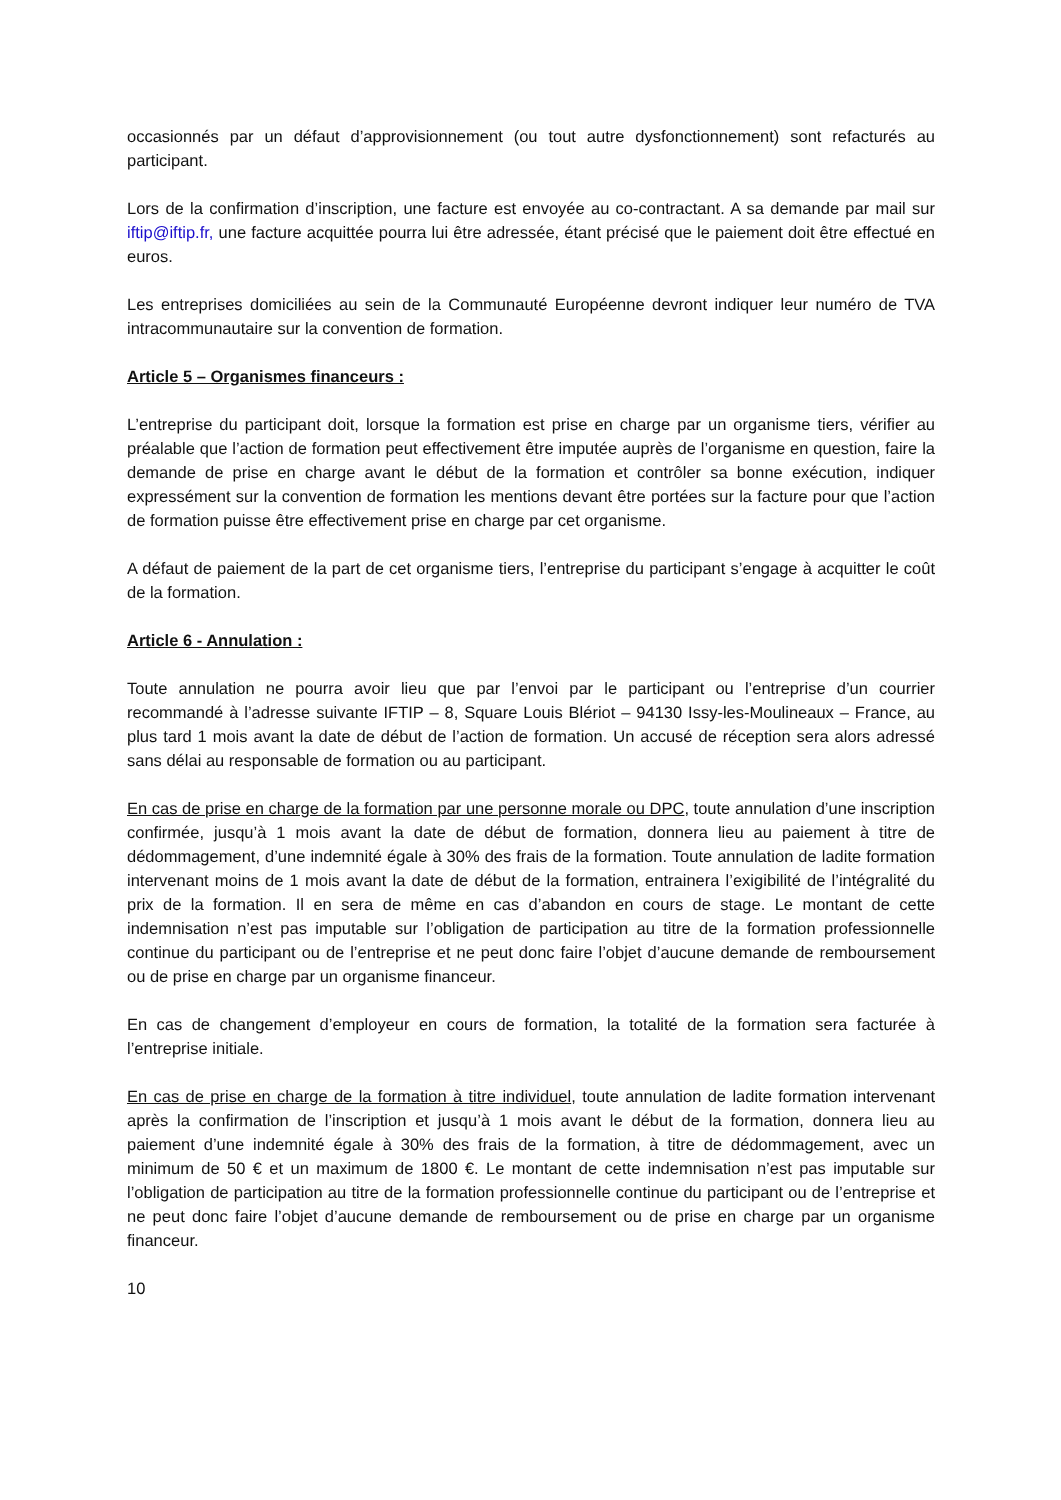occasionnés par un défaut d’approvisionnement (ou tout autre dysfonctionnement) sont refacturés au participant.
Lors de la confirmation d’inscription, une facture est envoyée au co-contractant. A sa demande par mail sur iftip@iftip.fr, une facture acquittée pourra lui être adressée, étant précisé que le paiement doit être effectué en euros.
Les entreprises domiciliées au sein de la Communauté Européenne devront indiquer leur numéro de TVA intracommunautaire sur la convention de formation.
Article 5 – Organismes financeurs :
L’entreprise du participant doit, lorsque la formation est prise en charge par un organisme tiers, vérifier au préalable que l’action de formation peut effectivement être imputée auprès de l’organisme en question, faire la demande de prise en charge avant le début de la formation et contrôler sa bonne exécution, indiquer expressément sur la convention de formation les mentions devant être portées sur la facture pour que l’action de formation puisse être effectivement prise en charge par cet organisme.
A défaut de paiement de la part de cet organisme tiers, l’entreprise du participant s’engage à acquitter le coût de la formation.
Article 6 - Annulation :
Toute annulation ne pourra avoir lieu que par l’envoi par le participant ou l’entreprise d’un courrier recommandé à l’adresse suivante IFTIP – 8, Square Louis Blériot – 94130 Issy-les-Moulineaux – France, au plus tard 1 mois avant la date de début de l’action de formation. Un accusé de réception sera alors adressé sans délai au responsable de formation ou au participant.
En cas de prise en charge de la formation par une personne morale ou DPC, toute annulation d’une inscription confirmée, jusqu’à 1 mois avant la date de début de formation, donnera lieu au paiement à titre de dédommagement, d’une indemnité égale à 30% des frais de la formation. Toute annulation de ladite formation intervenant moins de 1 mois avant la date de début de la formation, entrainera l’exigibilité de l’intégralité du prix de la formation. Il en sera de même en cas d’abandon en cours de stage. Le montant de cette indemnisation n’est pas imputable sur l’obligation de participation au titre de la formation professionnelle continue du participant ou de l’entreprise et ne peut donc faire l’objet d’aucune demande de remboursement ou de prise en charge par un organisme financeur.
En cas de changement d’employeur en cours de formation, la totalité de la formation sera facturée à l’entreprise initiale.
En cas de prise en charge de la formation à titre individuel, toute annulation de ladite formation intervenant après la confirmation de l’inscription et jusqu’à 1 mois avant le début de la formation, donnera lieu au paiement d’une indemnité égale à 30% des frais de la formation, à titre de dédommagement, avec un minimum de 50 € et un maximum de 1800 €. Le montant de cette indemnisation n’est pas imputable sur l’obligation de participation au titre de la formation professionnelle continue du participant ou de l’entreprise et ne peut donc faire l’objet d’aucune demande de remboursement ou de prise en charge par un organisme financeur.
10